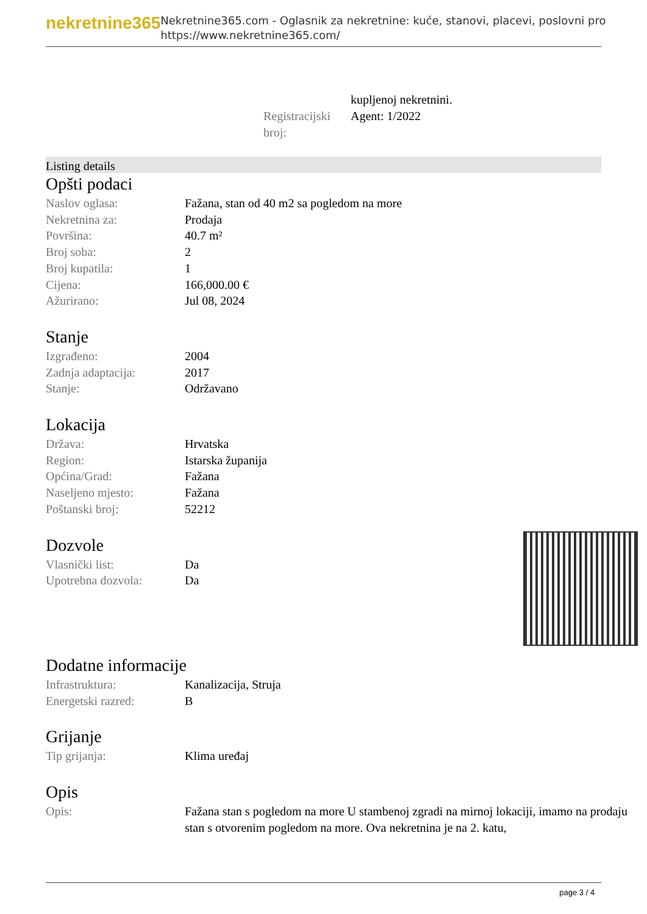nekretnine365
Nekretnine365.com - Oglasnik za nekretnine: kuće, stanovi, placevi, poslovni pro
https://www.nekretnine365.com/
kupljenoj nekretnini.
Registracijski broj:
Agent: 1/2022
Listing details
Opšti podaci
| Naslov oglasa: | Fažana, stan od 40 m2 sa pogledom na more |
| Nekretnina za: | Prodaja |
| Površina: | 40.7 m² |
| Broj soba: | 2 |
| Broj kupatila: | 1 |
| Cijena: | 166,000.00 € |
| Ažurirano: | Jul 08, 2024 |
Stanje
| Izgrađeno: | 2004 |
| Zadnja adaptacija: | 2017 |
| Stanje: | Održavano |
Lokacija
| Država: | Hrvatska |
| Region: | Istarska županija |
| Općina/Grad: | Fažana |
| Naseljeno mjesto: | Fažana |
| Poštanski broj: | 52212 |
Dozvole
| Vlasnički list: | Da |
| Upotrebna dozvola: | Da |
Dodatne informacije
| Infrastruktura: | Kanalizacija, Struja |
| Energetski razred: | B |
Grijanje
| Tip grijanja: | Klima uređaj |
Opis
| Opis: | Fažana stan s pogledom na more U stambenoj zgradi na mirnoj lokaciji, imamo na prodaju stan s otvorenim pogledom na more. Ova nekretnina je na 2. katu, |
page 3 / 4